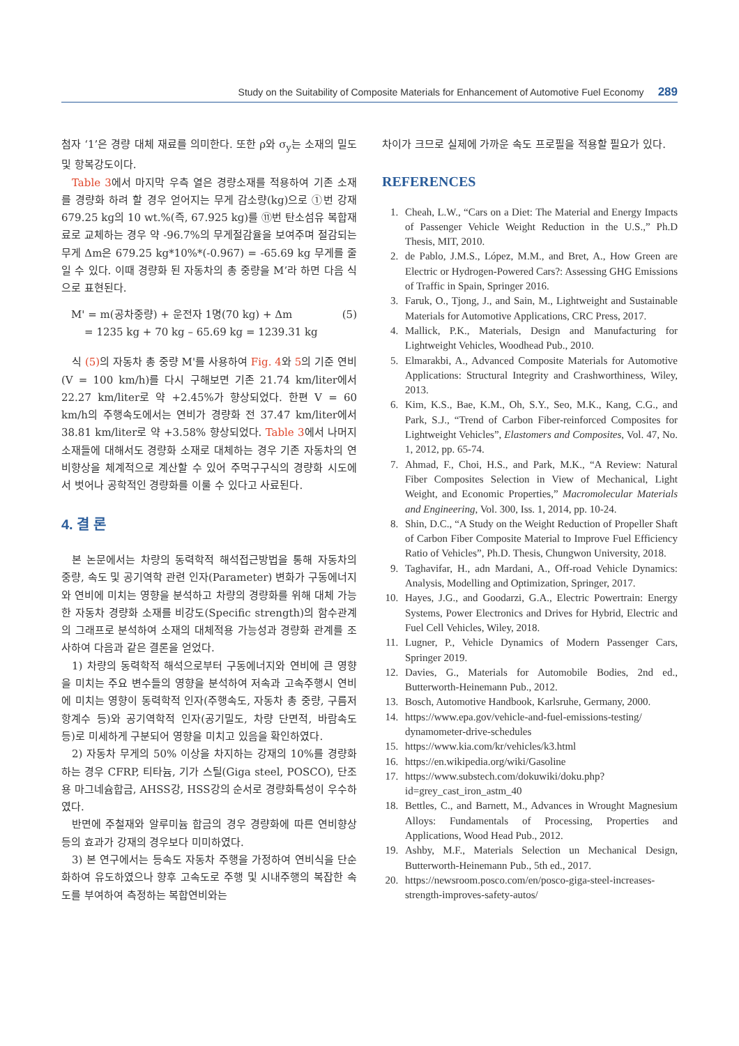Study on the Suitability of Composite Materials for Enhancement of Automotive Fuel Economy 289
첨자 ‘1’은 경량 대체 재료를 의미한다. 또한 ρ와 σ<sub>y</sub>는 소재의 밀도 및 항복강도이다.
Table 3에서 마지막 우측 열은 경량소재를 적용하여 기존 소재를 경량화 하려 할 경우 얻어지는 무게 감소량(kg)으로 ①번 강재 679.25 kg의 10 wt.%(즉, 67.925 kg)를 ⑪번 탄소섬유 복합재료로 교체하는 경우 약 -96.7%의 무게절감율을 보여주며 절감되는 무게 Δm은 679.25 kg*10%*(-0.967) = -65.69 kg 무게를 줄일 수 있다. 이때 경량화 된 자동차의 총 중량을 M’라 하면 다음 식으로 표현된다.
M' = m(공차중량) + 운전자 1명(70 kg) + Δm (5)
= 1235 kg + 70 kg – 65.69 kg = 1239.31 kg
식 (5) 의 자동차 총 중량 M'를 사용하여 Fig. 4와 5의 기준 연비(V = 100 km/h)를 다시 구해보면 기존 21.74 km/liter에서 22.27 km/liter로 약 +2.45%가 향상되었다. 한편 V = 60 km/h의 주행속도에서는 연비가 경량화 전 37.47 km/liter에서 38.81 km/liter로 약 +3.58% 향상되었다. Table 3에서 나머지 소재들에 대해서도 경량화 소재로 대체하는 경우 기존 자동차의 연비향상을 체계적으로 계산할 수 있어 주먹구구식의 경량화 시도에서 벗어나 공학적인 경량화를 이룰 수 있다고 사료된다.
4. 결 론
본 논문에서는 차량의 동력학적 해석접근방법을 통해 자동차의 중량, 속도 및 공기역학 관련 인자(Parameter) 변화가 구동에너지와 연비에 미치는 영향을 분석하고 차량의 경량화를 위해 대체 가능한 자동차 경량화 소재를 비강도(Specific strength)의 함수관계의 그래프로 분석하여 소재의 대체적용 가능성과 경량화 관계를 조사하여 다음과 같은 결론을 얻었다.
1) 차량의 동력학적 해석으로부터 구동에너지와 연비에 큰 영향을 미치는 주요 변수들의 영향을 분석하여 저속과 고속주행시 연비에 미치는 영향이 동력학적 인자(주행속도, 자동차 총 중량, 구름저항계수 등)와 공기역학적 인자(공기밀도, 차량 단면적, 바람속도 등)로 미세하게 구분되어 영향을 미치고 있음을 확인하였다.
2) 자동차 무게의 50% 이상을 차지하는 강재의 10%를 경량화 하는 경우 CFRP, 티타늄, 기가 스틸(Giga steel, POSCO), 단조용 마그네슘합금, AHSS강, HSS강의 순서로 경량화특성이 우수하였다.
반면에 주철재와 알루미늄 합금의 경우 경량화에 따른 연비향상 등의 효과가 강재의 경우보다 미미하였다.
3) 본 연구에서는 등속도 자동차 주행을 가정하여 연비식을 단순화하여 유도하였으나 향후 고속도로 주행 및 시내주행의 복잡한 속도를 부여하여 측정하는 복합연비와는
차이가 크므로 실제에 가까운 속도 프로필을 적용할 필요가 있다.
REFERENCES
1. Cheah, L.W., “Cars on a Diet: The Material and Energy Impacts of Passenger Vehicle Weight Reduction in the U.S.,” Ph.D Thesis, MIT, 2010.
2. de Pablo, J.M.S., López, M.M., and Bret, A., How Green are Electric or Hydrogen-Powered Cars?: Assessing GHG Emissions of Traffic in Spain, Springer 2016.
3. Faruk, O., Tjong, J., and Sain, M., Lightweight and Sustainable Materials for Automotive Applications, CRC Press, 2017.
4. Mallick, P.K., Materials, Design and Manufacturing for Lightweight Vehicles, Woodhead Pub., 2010.
5. Elmarakbi, A., Advanced Composite Materials for Automotive Applications: Structural Integrity and Crashworthiness, Wiley, 2013.
6. Kim, K.S., Bae, K.M., Oh, S.Y., Seo, M.K., Kang, C.G., and Park, S.J., “Trend of Carbon Fiber-reinforced Composites for Lightweight Vehicles”, Elastomers and Composites, Vol. 47, No. 1, 2012, pp. 65-74.
7. Ahmad, F., Choi, H.S., and Park, M.K., “A Review: Natural Fiber Composites Selection in View of Mechanical, Light Weight, and Economic Properties,” Macromolecular Materials and Engineering, Vol. 300, Iss. 1, 2014, pp. 10-24.
8. Shin, D.C., “A Study on the Weight Reduction of Propeller Shaft of Carbon Fiber Composite Material to Improve Fuel Efficiency Ratio of Vehicles”, Ph.D. Thesis, Chungwon University, 2018.
9. Taghavifar, H., adn Mardani, A., Off-road Vehicle Dynamics: Analysis, Modelling and Optimization, Springer, 2017.
10. Hayes, J.G., and Goodarzi, G.A., Electric Powertrain: Energy Systems, Power Electronics and Drives for Hybrid, Electric and Fuel Cell Vehicles, Wiley, 2018.
11. Lugner, P., Vehicle Dynamics of Modern Passenger Cars, Springer 2019.
12. Davies, G., Materials for Automobile Bodies, 2nd ed., Butterworth-Heinemann Pub., 2012.
13. Bosch, Automotive Handbook, Karlsruhe, Germany, 2000.
14. https://www.epa.gov/vehicle-and-fuel-emissions-testing/ dynamometer-drive-schedules
15. https://www.kia.com/kr/vehicles/k3.html
16. https://en.wikipedia.org/wiki/Gasoline
17. https://www.substech.com/dokuwiki/doku.php?id=grey_cast_iron_astm_40
18. Bettles, C., and Barnett, M., Advances in Wrought Magnesium Alloys: Fundamentals of Processing, Properties and Applications, Wood Head Pub., 2012.
19. Ashby, M.F., Materials Selection un Mechanical Design, Butterworth-Heinemann Pub., 5th ed., 2017.
20. https://newsroom.posco.com/en/posco-giga-steel-increases-strength-improves-safety-autos/